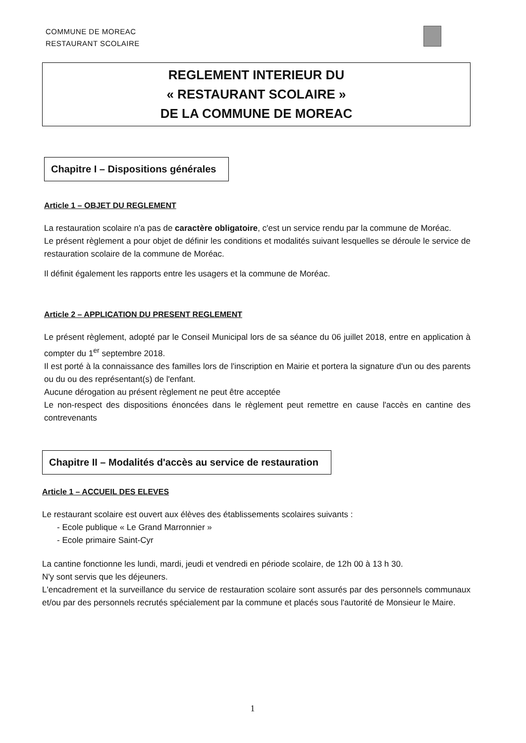COMMUNE DE MOREAC
RESTAURANT SCOLAIRE
REGLEMENT INTERIEUR DU
« RESTAURANT SCOLAIRE »
DE LA COMMUNE DE MOREAC
Chapitre I – Dispositions générales
Article 1 – OBJET DU REGLEMENT
La restauration scolaire n'a pas de caractère obligatoire, c'est un service rendu par la commune de Moréac.
Le présent règlement a pour objet de définir les conditions et modalités suivant lesquelles se déroule le service de restauration scolaire de la commune de Moréac.
Il définit également les rapports entre les usagers et la commune de Moréac.
Article 2 – APPLICATION DU PRESENT REGLEMENT
Le présent règlement, adopté par le Conseil Municipal lors de sa séance du 06 juillet 2018, entre en application à compter du 1<sup>er</sup> septembre 2018.
Il est porté à la connaissance des familles lors de l'inscription en Mairie et portera la signature d'un ou des parents ou du ou des représentant(s) de l'enfant.
Aucune dérogation au présent règlement ne peut être acceptée
Le non-respect des dispositions énoncées dans le règlement peut remettre en cause l'accès en cantine des contrevenants
Chapitre II – Modalités d'accès au service de restauration
Article 1 – ACCUEIL DES ELEVES
Le restaurant scolaire est ouvert aux élèves des établissements scolaires suivants :
- Ecole publique « Le Grand Marronnier »
- Ecole primaire Saint-Cyr
La cantine fonctionne les lundi, mardi, jeudi et vendredi en période scolaire, de 12h 00 à 13 h 30.
N'y sont servis que les déjeuners.
L'encadrement et la surveillance du service de restauration scolaire sont assurés par des personnels communaux et/ou par des personnels recrutés spécialement par la commune et placés sous l'autorité de Monsieur le Maire.
1